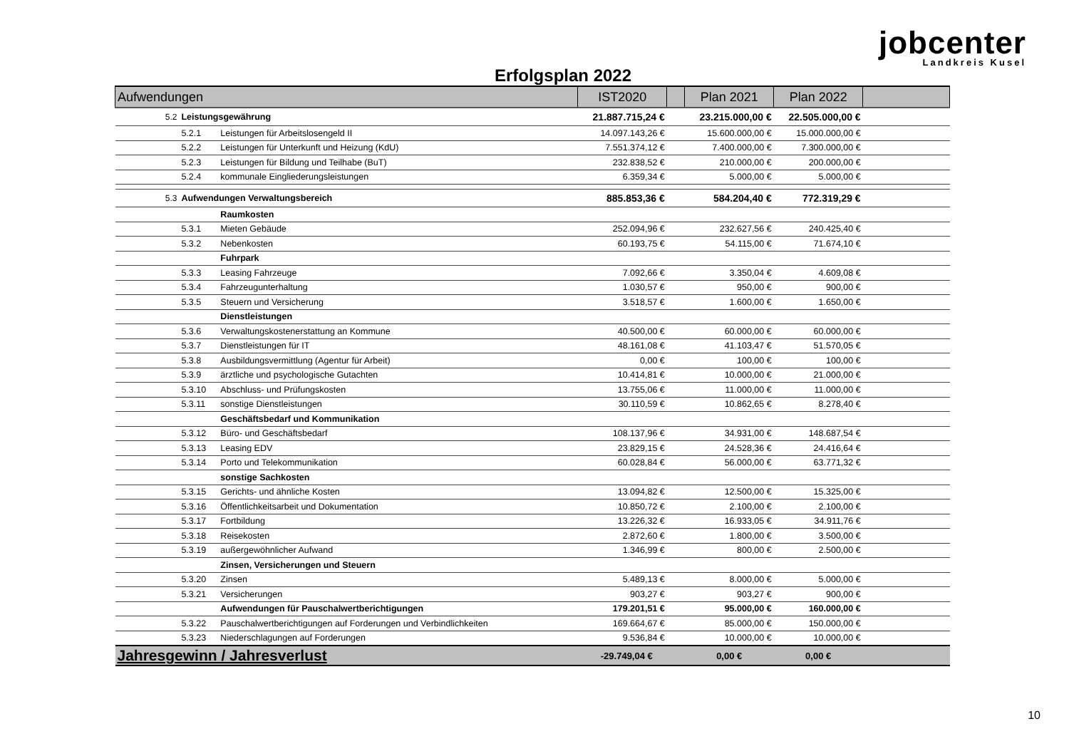jobcenter
Landkreis Kusel
Erfolgsplan 2022
| Aufwendungen | | | IST2020 | | Plan 2021 | Plan 2022 | |
| --- | --- | --- | --- | --- | --- | --- | --- |
| 5.2 | Leistungsgewährung | | 21.887.715,24 € | | 23.215.000,00 € | 22.505.000,00 € | |
| | 5.2.1 | Leistungen für Arbeitslosengeld II | 14.097.143,26 € | | 15.600.000,00 € | 15.000.000,00 € | |
| | 5.2.2 | Leistungen für Unterkunft und Heizung (KdU) | 7.551.374,12 € | | 7.400.000,00 € | 7.300.000,00 € | |
| | 5.2.3 | Leistungen für Bildung und Teilhabe (BuT) | 232.838,52 € | | 210.000,00 € | 200.000,00 € | |
| | 5.2.4 | kommunale Eingliederungsleistungen | 6.359,34 € | | 5.000,00 € | 5.000,00 € | |
| 5.3 | Aufwendungen Verwaltungsbereich | | 885.853,36 € | | 584.204,40 € | 772.319,29 € | |
| | | Raumkosten | | | | | |
| | 5.3.1 | Mieten Gebäude | 252.094,96 € | | 232.627,56 € | 240.425,40 € | |
| | 5.3.2 | Nebenkosten | 60.193,75 € | | 54.115,00 € | 71.674,10 € | |
| | | Fuhrpark | | | | | |
| | 5.3.3 | Leasing Fahrzeuge | 7.092,66 € | | 3.350,04 € | 4.609,08 € | |
| | 5.3.4 | Fahrzeugunterhaltung | 1.030,57 € | | 950,00 € | 900,00 € | |
| | 5.3.5 | Steuern und Versicherung | 3.518,57 € | | 1.600,00 € | 1.650,00 € | |
| | | Dienstleistungen | | | | | |
| | 5.3.6 | Verwaltungskostenerstattung an Kommune | 40.500,00 € | | 60.000,00 € | 60.000,00 € | |
| | 5.3.7 | Dienstleistungen für IT | 48.161,08 € | | 41.103,47 € | 51.570,05 € | |
| | 5.3.8 | Ausbildungsvermittlung (Agentur für Arbeit) | 0,00 € | | 100,00 € | 100,00 € | |
| | 5.3.9 | ärztliche und psychologische Gutachten | 10.414,81 € | | 10.000,00 € | 21.000,00 € | |
| | 5.3.10 | Abschluss- und Prüfungskosten | 13.755,06 € | | 11.000,00 € | 11.000,00 € | |
| | 5.3.11 | sonstige Dienstleistungen | 30.110,59 € | | 10.862,65 € | 8.278,40 € | |
| | | Geschäftsbedarf und Kommunikation | | | | | |
| | 5.3.12 | Büro- und Geschäftsbedarf | 108.137,96 € | | 34.931,00 € | 148.687,54 € | |
| | 5.3.13 | Leasing EDV | 23.829,15 € | | 24.528,36 € | 24.416,64 € | |
| | 5.3.14 | Porto und Telekommunikation | 60.028,84 € | | 56.000,00 € | 63.771,32 € | |
| | | sonstige Sachkosten | | | | | |
| | 5.3.15 | Gerichts- und ähnliche Kosten | 13.094,82 € | | 12.500,00 € | 15.325,00 € | |
| | 5.3.16 | Öffentlichkeitsarbeit und Dokumentation | 10.850,72 € | | 2.100,00 € | 2.100,00 € | |
| | 5.3.17 | Fortbildung | 13.226,32 € | | 16.933,05 € | 34.911,76 € | |
| | 5.3.18 | Reisekosten | 2.872,60 € | | 1.800,00 € | 3.500,00 € | |
| | 5.3.19 | außergewöhnlicher Aufwand | 1.346,99 € | | 800,00 € | 2.500,00 € | |
| | | Zinsen, Versicherungen und Steuern | | | | | |
| | 5.3.20 | Zinsen | 5.489,13 € | | 8.000,00 € | 5.000,00 € | |
| | 5.3.21 | Versicherungen | 903,27 € | | 903,27 € | 900,00 € | |
| | | Aufwendungen für Pauschalwertberichtigungen | 179.201,51 € | | 95.000,00 € | 160.000,00 € | |
| | 5.3.22 | Pauschalwertberichtigungen auf Forderungen und Verbindlichkeiten | 169.664,67 € | | 85.000,00 € | 150.000,00 € | |
| | 5.3.23 | Niederschlagungen auf Forderungen | 9.536,84 € | | 10.000,00 € | 10.000,00 € | |
| Jahresgewinn / Jahresverlust | | | -29.749,04 € | | 0,00 € | 0,00 € | |
10